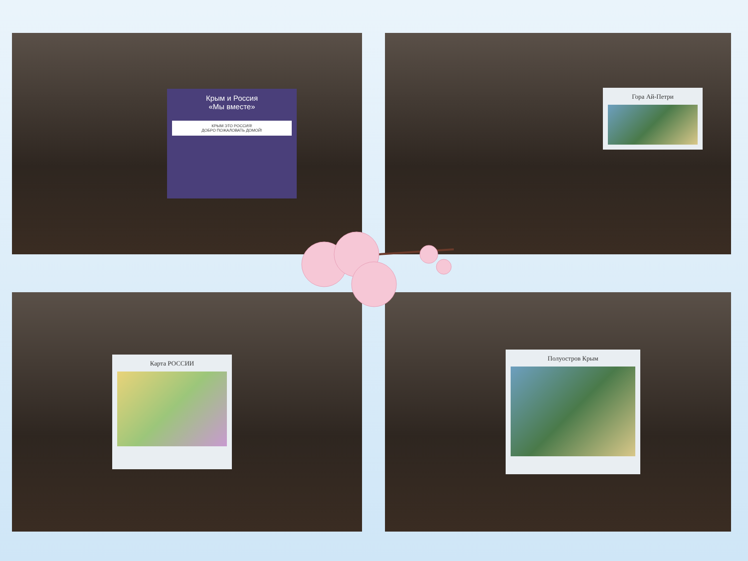Крым и Россия
«Мы вместе»
КРЫМ ЭТО РОССИЯ!
ДОБРО ПОЖАЛОВАТЬ ДОМОЙ!
Гора Ай-Петри
Карта РОССИИ
Полуостров Крым